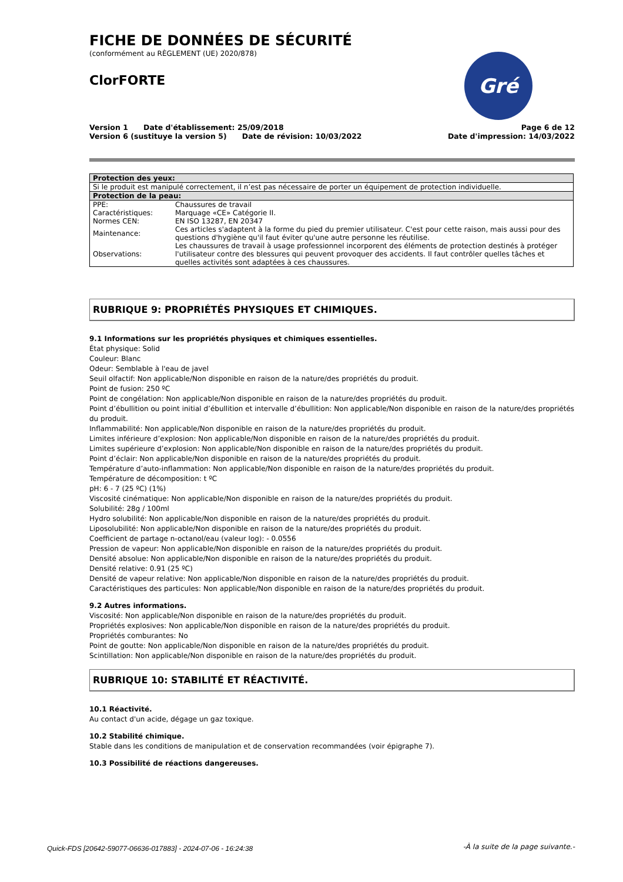Gré
FICHE DE DONNÉES DE SÉCURITÉ
(conformément au RÈGLEMENT (UE) 2020/878)
ClorFORTE
Version 1 Date d'établissement: 25/09/2018 Page 6 de 12
Version 6 (sustituye la version 5) Date de révision: 10/03/2022 Date d'impression: 14/03/2022
| Protection des yeux: | |
| --- | --- |
| Si le produit est manipulé correctement, il n’est pas nécessaire de porter un équipement de protection individuelle. | |
| Protection de la peau: | |
| PPE: | Chaussures de travail |
| Caractéristiques: | Marquage «CE» Catégorie II. |
| Normes CEN: | EN ISO 13287, EN 20347 |
| Maintenance: | Ces articles s'adaptent à la forme du pied du premier utilisateur. C'est pour cette raison, mais aussi pour des questions d'hygiène qu'il faut éviter qu'une autre personne les réutilise. |
| Observations: | Les chaussures de travail à usage professionnel incorporent des éléments de protection destinés à protéger l'utilisateur contre des blessures qui peuvent provoquer des accidents. Il faut contrôler quelles tâches et quelles activités sont adaptées à ces chaussures. |
RUBRIQUE 9: PROPRIÉTÉS PHYSIQUES ET CHIMIQUES.
9.1 Informations sur les propriétés physiques et chimiques essentielles.
État physique: Solid
Couleur: Blanc
Odeur: Semblable à l'eau de javel
Seuil olfactif: Non applicable/Non disponible en raison de la nature/des propriétés du produit.
Point de fusion: 250 ºC
Point de congélation: Non applicable/Non disponible en raison de la nature/des propriétés du produit.
Point d’ébullition ou point initial d’ébullition et intervalle d’ébullition: Non applicable/Non disponible en raison de la nature/des propriétés du produit.
Inflammabilité: Non applicable/Non disponible en raison de la nature/des propriétés du produit.
Limites inférieure d’explosion: Non applicable/Non disponible en raison de la nature/des propriétés du produit.
Limites supérieure d’explosion: Non applicable/Non disponible en raison de la nature/des propriétés du produit.
Point d’éclair: Non applicable/Non disponible en raison de la nature/des propriétés du produit.
Température d’auto-inflammation: Non applicable/Non disponible en raison de la nature/des propriétés du produit.
Température de décomposition: t ºC
pH: 6 - 7 (25 ºC) (1%)
Viscosité cinématique: Non applicable/Non disponible en raison de la nature/des propriétés du produit.
Solubilité: 28g / 100ml
Hydro solubilité: Non applicable/Non disponible en raison de la nature/des propriétés du produit.
Liposolubilité: Non applicable/Non disponible en raison de la nature/des propriétés du produit.
Coefficient de partage n-octanol/eau (valeur log): - 0.0556
Pression de vapeur: Non applicable/Non disponible en raison de la nature/des propriétés du produit.
Densité absolue: Non applicable/Non disponible en raison de la nature/des propriétés du produit.
Densité relative: 0.91 (25 ºC)
Densité de vapeur relative: Non applicable/Non disponible en raison de la nature/des propriétés du produit.
Caractéristiques des particules: Non applicable/Non disponible en raison de la nature/des propriétés du produit.
9.2 Autres informations.
Viscosité: Non applicable/Non disponible en raison de la nature/des propriétés du produit.
Propriétés explosives: Non applicable/Non disponible en raison de la nature/des propriétés du produit.
Propriétés comburantes: No
Point de goutte: Non applicable/Non disponible en raison de la nature/des propriétés du produit.
Scintillation: Non applicable/Non disponible en raison de la nature/des propriétés du produit.
RUBRIQUE 10: STABILITÉ ET RÉACTIVITÉ.
10.1 Réactivité.
Au contact d'un acide, dégage un gaz toxique.
10.2 Stabilité chimique.
Stable dans les conditions de manipulation et de conservation recommandées (voir épigraphe 7).
10.3 Possibilité de réactions dangereuses.
-À la suite de la page suivante.-
Quick-FDS [20642-59077-06636-017883] - 2024-07-06 - 16:24:38